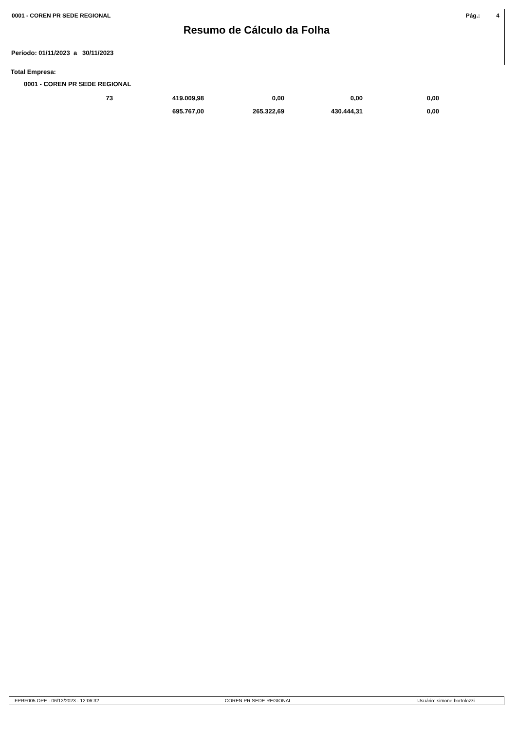0001 - COREN PR SEDE REGIONAL Pág.: 4
Resumo de Cálculo da Folha
Período: 01/11/2023 a 30/11/2023
Total Empresa:
0001 - COREN PR SEDE REGIONAL
| 73 | 419.009,98 | 0,00 | 0,00 | 0,00 |
| | 695.767,00 | 265.322,69 | 430.444,31 | 0,00 |
FPRF005.OPE - 06/12/2023 - 12:06:32 COREN PR SEDE REGIONAL Usuário: simone.bortolozzi